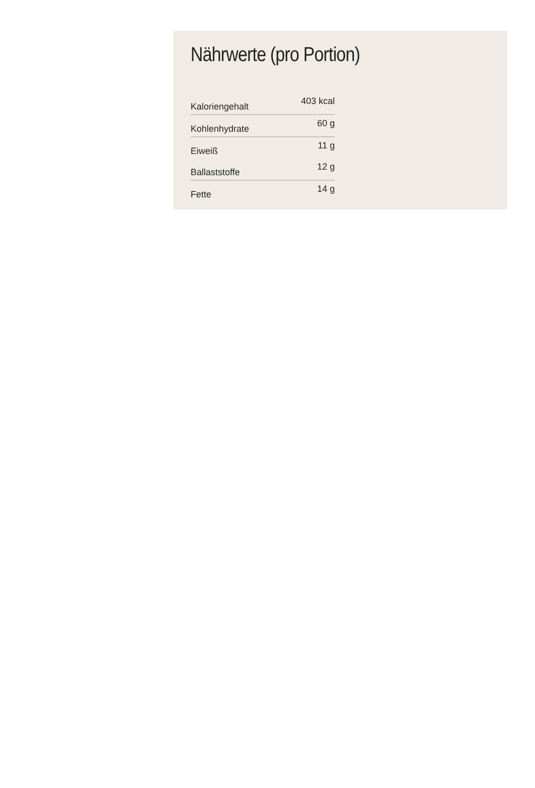Nährwerte (pro Portion)
| Kaloriengehalt | 403 kcal |
| Kohlenhydrate | 60 g |
| Eiweiß | 11 g |
| Ballaststoffe | 12 g |
| Fette | 14 g |